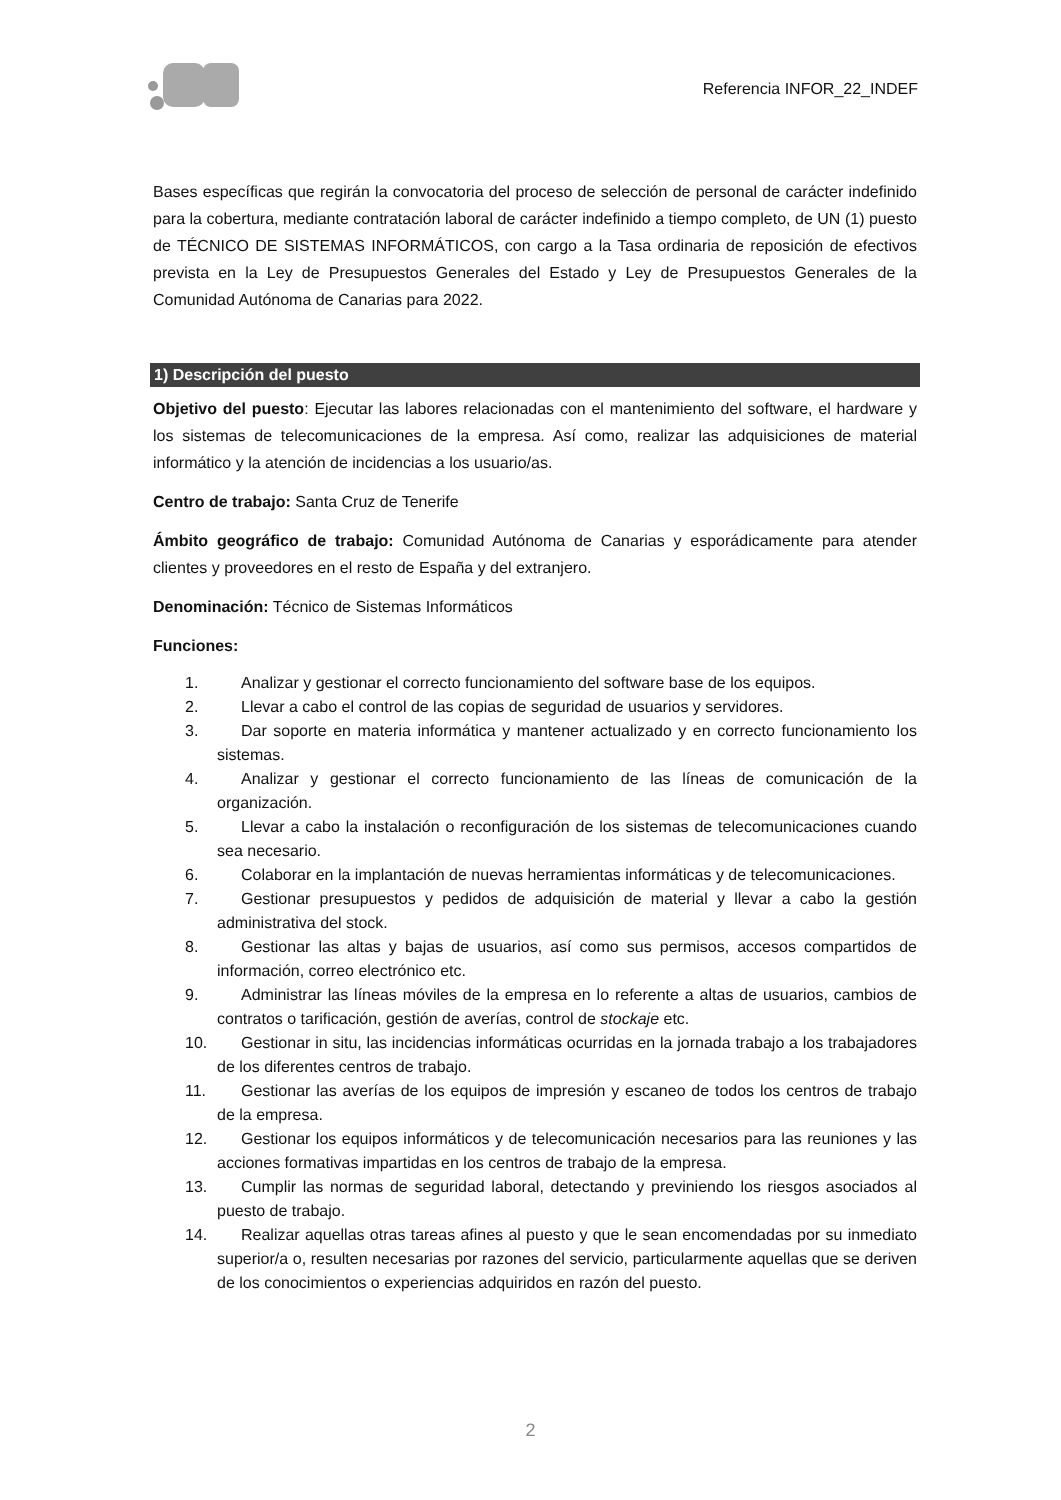Referencia INFOR_22_INDEF
Bases específicas que regirán la convocatoria del proceso de selección de personal de carácter indefinido para la cobertura, mediante contratación laboral de carácter indefinido a tiempo completo, de UN (1) puesto de TÉCNICO DE SISTEMAS INFORMÁTICOS, con cargo a la Tasa ordinaria de reposición de efectivos prevista en la Ley de Presupuestos Generales del Estado y Ley de Presupuestos Generales de la Comunidad Autónoma de Canarias para 2022.
1) Descripción del puesto
Objetivo del puesto: Ejecutar las labores relacionadas con el mantenimiento del software, el hardware y los sistemas de telecomunicaciones de la empresa. Así como, realizar las adquisiciones de material informático y la atención de incidencias a los usuario/as.
Centro de trabajo: Santa Cruz de Tenerife
Ámbito geográfico de trabajo: Comunidad Autónoma de Canarias y esporádicamente para atender clientes y proveedores en el resto de España y del extranjero.
Denominación: Técnico de Sistemas Informáticos
Funciones:
1. Analizar y gestionar el correcto funcionamiento del software base de los equipos.
2. Llevar a cabo el control de las copias de seguridad de usuarios y servidores.
3. Dar soporte en materia informática y mantener actualizado y en correcto funcionamiento los sistemas.
4. Analizar y gestionar el correcto funcionamiento de las líneas de comunicación de la organización.
5. Llevar a cabo la instalación o reconfiguración de los sistemas de telecomunicaciones cuando sea necesario.
6. Colaborar en la implantación de nuevas herramientas informáticas y de telecomunicaciones.
7. Gestionar presupuestos y pedidos de adquisición de material y llevar a cabo la gestión administrativa del stock.
8. Gestionar las altas y bajas de usuarios, así como sus permisos, accesos compartidos de información, correo electrónico etc.
9. Administrar las líneas móviles de la empresa en lo referente a altas de usuarios, cambios de contratos o tarificación, gestión de averías, control de stockaje etc.
10. Gestionar in situ, las incidencias informáticas ocurridas en la jornada trabajo a los trabajadores de los diferentes centros de trabajo.
11. Gestionar las averías de los equipos de impresión y escaneo de todos los centros de trabajo de la empresa.
12. Gestionar los equipos informáticos y de telecomunicación necesarios para las reuniones y las acciones formativas impartidas en los centros de trabajo de la empresa.
13. Cumplir las normas de seguridad laboral, detectando y previniendo los riesgos asociados al puesto de trabajo.
14. Realizar aquellas otras tareas afines al puesto y que le sean encomendadas por su inmediato superior/a o, resulten necesarias por razones del servicio, particularmente aquellas que se deriven de los conocimientos o experiencias adquiridos en razón del puesto.
2